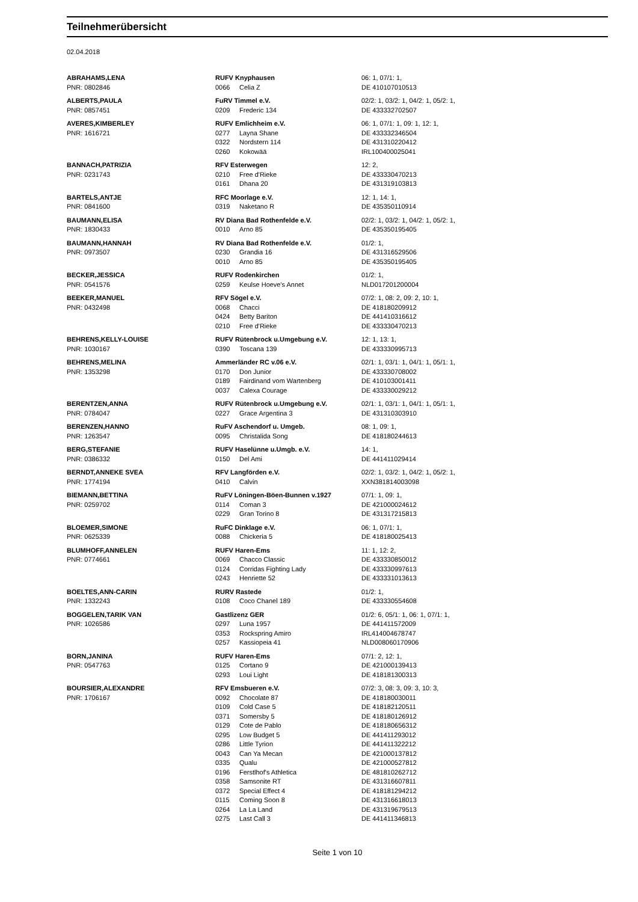Teilnehmerübersicht
02.04.2018
| ABRAHAMS,LENA | RUFV Knyphausen | | 06: 1, 07/1: 1, |
| PNR: 0802846 | 0066 | Celia Z | DE 410107010513 |
| ALBERTS,PAULA | FuRV Timmel e.V. | | 02/2: 1, 03/2: 1, 04/2: 1, 05/2: 1, |
| PNR: 0857451 | 0209 | Frederic 134 | DE 433332702507 |
| AVERES,KIMBERLEY | RUFV Emlichheim e.V. | | 06: 1, 07/1: 1, 09: 1, 12: 1, |
| PNR: 1616721 | 0277 | Layna Shane | DE 433332346504 |
| | 0322 | Nordstern 114 | DE 431310220412 |
| | 0260 | Kokowää | IRL100400025041 |
| BANNACH,PATRIZIA | RFV Esterwegen | | 12: 2, |
| PNR: 0231743 | 0210 | Free d'Rieke | DE 433330470213 |
| | 0161 | Dhana 20 | DE 431319103813 |
| BARTELS,ANTJE | RFC Moorlage e.V. | | 12: 1, 14: 1, |
| PNR: 0841600 | 0319 | Naketano R | DE 435350110914 |
| BAUMANN,ELISA | RV Diana Bad Rothenfelde e.V. | | 02/2: 1, 03/2: 1, 04/2: 1, 05/2: 1, |
| PNR: 1830433 | 0010 | Arno 85 | DE 435350195405 |
| BAUMANN,HANNAH | RV Diana Bad Rothenfelde e.V. | | 01/2: 1, |
| PNR: 0973507 | 0230 | Grandia 16 | DE 431316529506 |
| | 0010 | Arno 85 | DE 435350195405 |
| BECKER,JESSICA | RUFV Rodenkirchen | | 01/2: 1, |
| PNR: 0541576 | 0259 | Keulse Hoeve's Annet | NLD017201200004 |
| BEEKER,MANUEL | RFV Sögel e.V. | | 07/2: 1, 08: 2, 09: 2, 10: 1, |
| PNR: 0432498 | 0068 | Chacci | DE 418180209912 |
| | 0424 | Betty Bariton | DE 441410316612 |
| | 0210 | Free d'Rieke | DE 433330470213 |
| BEHRENS,KELLY-LOUISE | RUFV Rütenbrock u.Umgebung e.V. | | 12: 1, 13: 1, |
| PNR: 1030167 | 0390 | Toscana 139 | DE 433330995713 |
| BEHRENS,MELINA | Ammerländer RC v.06 e.V. | | 02/1: 1, 03/1: 1, 04/1: 1, 05/1: 1, |
| PNR: 1353298 | 0170 | Don Junior | DE 433330708002 |
| | 0189 | Fairdinand vom Wartenberg | DE 410103001411 |
| | 0037 | Calexa Courage | DE 433330029212 |
| BERENTZEN,ANNA | RUFV Rütenbrock u.Umgebung e.V. | | 02/1: 1, 03/1: 1, 04/1: 1, 05/1: 1, |
| PNR: 0784047 | 0227 | Grace Argentina 3 | DE 431310303910 |
| BERENZEN,HANNO | RuFV Aschendorf u. Umgeb. | | 08: 1, 09: 1, |
| PNR: 1263547 | 0095 | Christalida Song | DE 418180244613 |
| BERG,STEFANIE | RUFV Haselünne u.Umgb. e.V. | | 14: 1, |
| PNR: 0386332 | 0150 | Del Ami | DE 441411029414 |
| BERNDT,ANNEKE SVEA | RFV Langförden e.V. | | 02/2: 1, 03/2: 1, 04/2: 1, 05/2: 1, |
| PNR: 1774194 | 0410 | Calvin | XXN381814003098 |
| BIEMANN,BETTINA | RuFV Löningen-Böen-Bunnen v.1927 | | 07/1: 1, 09: 1, |
| PNR: 0259702 | 0114 | Coman 3 | DE 421000024612 |
| | 0229 | Gran Torino 8 | DE 431317215813 |
| BLOEMER,SIMONE | RuFC Dinklage e.V. | | 06: 1, 07/1: 1, |
| PNR: 0625339 | 0088 | Chickeria 5 | DE 418180025413 |
| BLUMHOFF,ANNELEN | RUFV Haren-Ems | | 11: 1, 12: 2, |
| PNR: 0774661 | 0069 | Chacco Classic | DE 433330850012 |
| | 0124 | Corridas Fighting Lady | DE 433330997613 |
| | 0243 | Henriette 52 | DE 433331013613 |
| BOELTES,ANN-CARIN | RURV Rastede | | 01/2: 1, |
| PNR: 1332243 | 0108 | Coco Chanel 189 | DE 433330554608 |
| BOGGELEN,TARIK VAN | Gastlizenz GER | | 01/2: 6, 05/1: 1, 06: 1, 07/1: 1, |
| PNR: 1026586 | 0297 | Luna 1957 | DE 441411572009 |
| | 0353 | Rockspring Amiro | IRL414004678747 |
| | 0257 | Kassiopeia 41 | NLD008060170906 |
| BORN,JANINA | RUFV Haren-Ems | | 07/1: 2, 12: 1, |
| PNR: 0547763 | 0125 | Cortano 9 | DE 421000139413 |
| | 0293 | Loui Light | DE 418181300313 |
| BOURSIER,ALEXANDRE | RFV Emsbueren e.V. | | 07/2: 3, 08: 3, 09: 3, 10: 3, |
| PNR: 1706167 | 0092 | Chocolate 87 | DE 418180030011 |
| | 0109 | Cold Case 5 | DE 418182120511 |
| | 0371 | Somersby 5 | DE 418180126912 |
| | 0129 | Cote de Pablo | DE 418180656312 |
| | 0295 | Low Budget 5 | DE 441411293012 |
| | 0286 | Little Tyrion | DE 441411322212 |
| | 0043 | Can Ya Mecan | DE 421000137812 |
| | 0335 | Qualu | DE 421000527812 |
| | 0196 | Ferstlhof's Athletica | DE 481810262712 |
| | 0358 | Samsonite RT | DE 431316607811 |
| | 0372 | Special Effect 4 | DE 418181294212 |
| | 0115 | Coming Soon 8 | DE 431316618013 |
| | 0264 | La La Land | DE 431319679513 |
| | 0275 | Last Call 3 | DE 441411346813 |
Seite 1 von 10